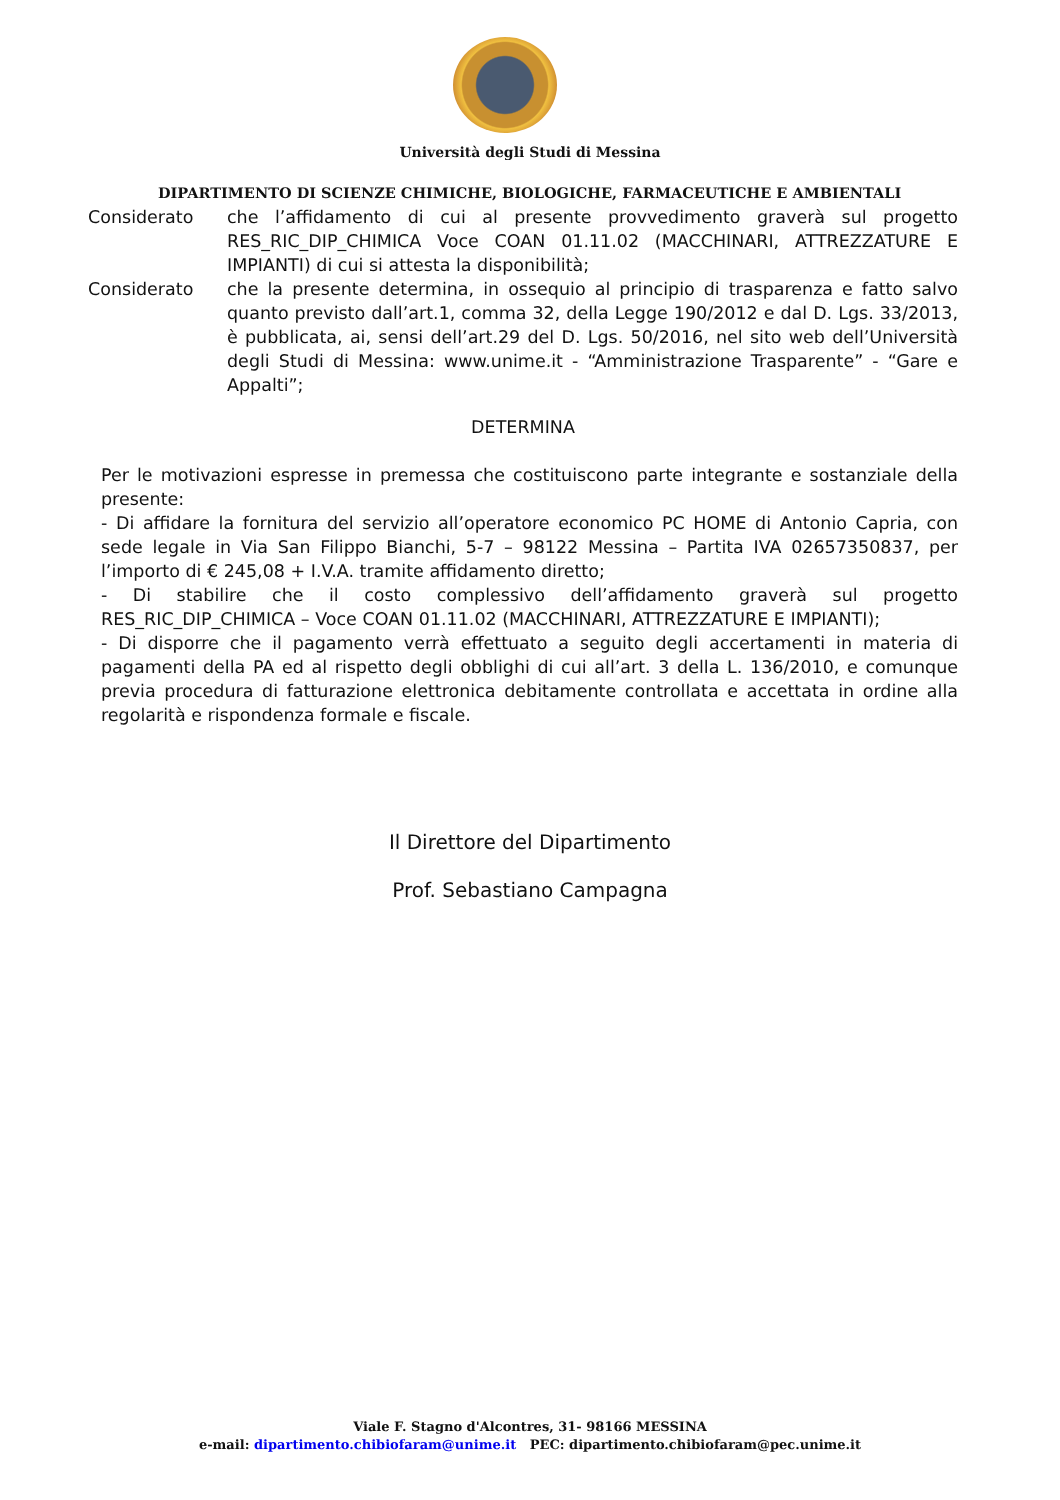Università degli Studi di Messina
DIPARTIMENTO DI SCIENZE CHIMICHE, BIOLOGICHE, FARMACEUTICHE E AMBIENTALI
Considerato che l’affidamento di cui al presente provvedimento graverà sul progetto RES_RIC_DIP_CHIMICA Voce COAN 01.11.02 (MACCHINARI, ATTREZZATURE E IMPIANTI) di cui si attesta la disponibilità;
Considerato che la presente determina, in ossequio al principio di trasparenza e fatto salvo quanto previsto dall’art.1, comma 32, della Legge 190/2012 e dal D. Lgs. 33/2013, è pubblicata, ai, sensi dell’art.29 del D. Lgs. 50/2016, nel sito web dell’Università degli Studi di Messina: www.unime.it - “Amministrazione Trasparente” - “Gare e Appalti”;
DETERMINA
Per le motivazioni espresse in premessa che costituiscono parte integrante e sostanziale della presente:
- Di affidare la fornitura del servizio all’operatore economico PC HOME di Antonio Capria, con sede legale in Via San Filippo Bianchi, 5-7 – 98122 Messina – Partita IVA 02657350837, per l’importo di € 245,08 + I.V.A. tramite affidamento diretto;
- Di stabilire che il costo complessivo dell’affidamento graverà sul progetto RES_RIC_DIP_CHIMICA – Voce COAN 01.11.02 (MACCHINARI, ATTREZZATURE E IMPIANTI);
- Di disporre che il pagamento verrà effettuato a seguito degli accertamenti in materia di pagamenti della PA ed al rispetto degli obblighi di cui all’art. 3 della L. 136/2010, e comunque previa procedura di fatturazione elettronica debitamente controllata e accettata in ordine alla regolarità e rispondenza formale e fiscale.
Il Direttore del Dipartimento
Prof. Sebastiano Campagna
Viale F. Stagno d'Alcontres, 31- 98166 MESSINA
e-mail: dipartimento.chibiofaram@unime.it PEC: dipartimento.chibiofaram@pec.unime.it